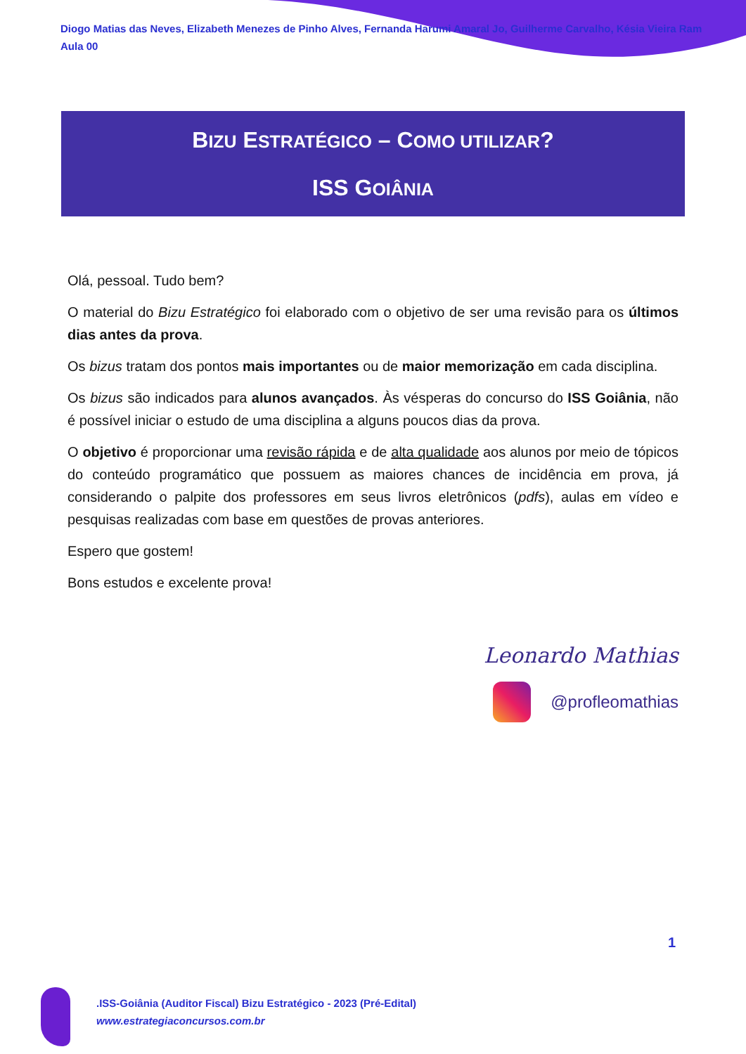Diogo Matias das Neves, Elizabeth Menezes de Pinho Alves, Fernanda Harumi Amaral Jo, Guilherme Carvalho, Késia Vieira Ram
Aula 00
BIZU ESTRATÉGICO – COMO UTILIZAR?
ISS GOIÂNIA
Olá, pessoal. Tudo bem?
O material do Bizu Estratégico foi elaborado com o objetivo de ser uma revisão para os últimos dias antes da prova.
Os bizus tratam dos pontos mais importantes ou de maior memorização em cada disciplina.
Os bizus são indicados para alunos avançados. Às vésperas do concurso do ISS Goiânia, não é possível iniciar o estudo de uma disciplina a alguns poucos dias da prova.
O objetivo é proporcionar uma revisão rápida e de alta qualidade aos alunos por meio de tópicos do conteúdo programático que possuem as maiores chances de incidência em prova, já considerando o palpite dos professores em seus livros eletrônicos (pdfs), aulas em vídeo e pesquisas realizadas com base em questões de provas anteriores.
Espero que gostem!
Bons estudos e excelente prova!
Leonardo Mathias
@profleomathias
1
.ISS-Goiânia (Auditor Fiscal) Bizu Estratégico - 2023 (Pré-Edital)
www.estrategiaconcursos.com.br